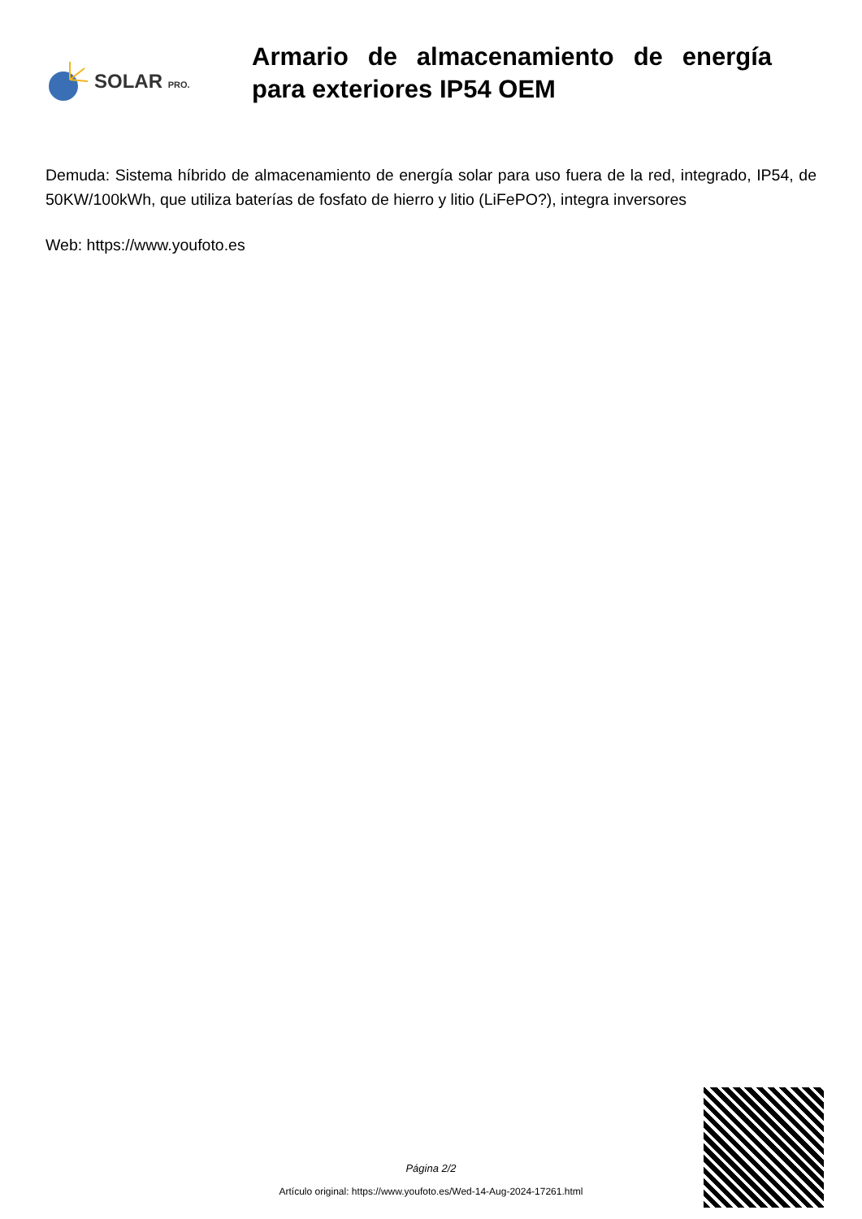SOLAR PRO.
Armario de almacenamiento de energía para exteriores IP54 OEM
Demuda: Sistema híbrido de almacenamiento de energía solar para uso fuera de la red, integrado, IP54, de 50KW/100kWh, que utiliza baterías de fosfato de hierro y litio (LiFePO?), integra inversores
Web: https://www.youfoto.es
Página 2/2
Artículo original: https://www.youfoto.es/Wed-14-Aug-2024-17261.html